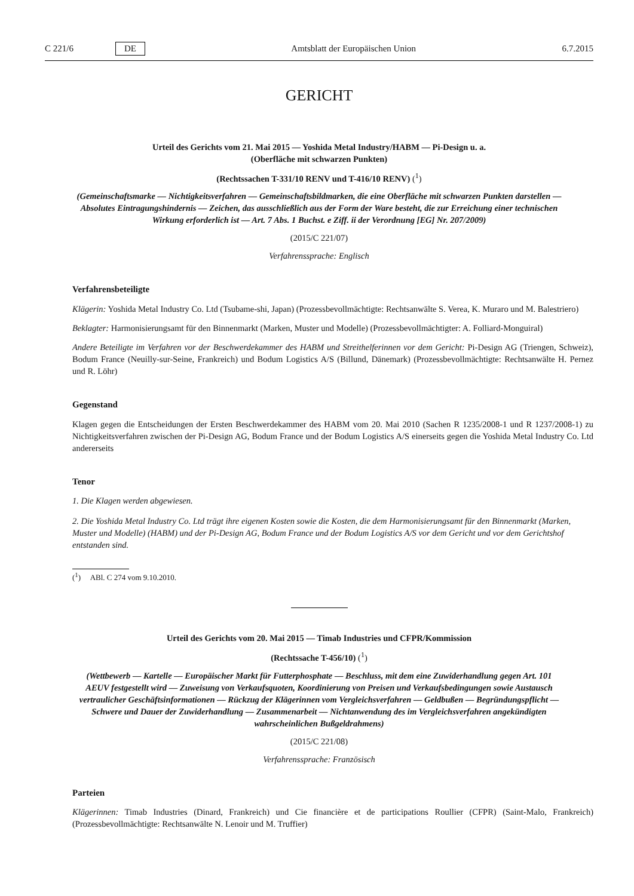C 221/6 DE
Amtsblatt der Europäischen Union 6.7.2015
GERICHT
Urteil des Gerichts vom 21. Mai 2015 — Yoshida Metal Industry/HABM — Pi-Design u. a.
(Oberfläche mit schwarzen Punkten)
(Rechtssachen T-331/10 RENV und T-416/10 RENV) (<sup>1</sup>)
(Gemeinschaftsmarke — Nichtigkeitsverfahren — Gemeinschaftsbildmarken, die eine Oberfläche mit schwarzen Punkten darstellen — Absolutes Eintragungshindernis — Zeichen, das ausschließlich aus der Form der Ware besteht, die zur Erreichung einer technischen Wirkung erforderlich ist — Art. 7 Abs. 1 Buchst. e Ziff. ii der Verordnung [EG] Nr. 207/2009)
(2015/C 221/07)
Verfahrenssprache: Englisch
Verfahrensbeteiligte
Klägerin: Yoshida Metal Industry Co. Ltd (Tsubame-shi, Japan) (Prozessbevollmächtigte: Rechtsanwälte S. Verea, K. Muraro und M. Balestriero)
Beklagter: Harmonisierungsamt für den Binnenmarkt (Marken, Muster und Modelle) (Prozessbevollmächtigter: A. Folliard-Monguiral)
Andere Beteiligte im Verfahren vor der Beschwerdekammer des HABM und Streithelferinnen vor dem Gericht: Pi-Design AG (Triengen, Schweiz), Bodum France (Neuilly-sur-Seine, Frankreich) und Bodum Logistics A/S (Billund, Dänemark) (Prozessbevollmächtigte: Rechtsanwälte H. Pernez und R. Löhr)
Gegenstand
Klagen gegen die Entscheidungen der Ersten Beschwerdekammer des HABM vom 20. Mai 2010 (Sachen R 1235/2008-1 und R 1237/2008-1) zu Nichtigkeitsverfahren zwischen der Pi-Design AG, Bodum France und der Bodum Logistics A/S einerseits gegen die Yoshida Metal Industry Co. Ltd andererseits
Tenor
1. Die Klagen werden abgewiesen.
2. Die Yoshida Metal Industry Co. Ltd trägt ihre eigenen Kosten sowie die Kosten, die dem Harmonisierungsamt für den Binnenmarkt (Marken, Muster und Modelle) (HABM) und der Pi-Design AG, Bodum France und der Bodum Logistics A/S vor dem Gericht und vor dem Gerichtshof entstanden sind.
(<sup>1</sup>) ABl. C 274 vom 9.10.2010.
Urteil des Gerichts vom 20. Mai 2015 — Timab Industries und CFPR/Kommission
(Rechtssache T-456/10) (<sup>1</sup>)
(Wettbewerb — Kartelle — Europäischer Markt für Futterphosphate — Beschluss, mit dem eine Zuwiderhandlung gegen Art. 101 AEUV festgestellt wird — Zuweisung von Verkaufsquoten, Koordinierung von Preisen und Verkaufsbedingungen sowie Austausch vertraulicher Geschäftsinformationen — Rückzug der Klägerinnen vom Vergleichsverfahren — Geldbußen — Begründungspflicht — Schwere und Dauer der Zuwiderhandlung — Zusammenarbeit — Nichtanwendung des im Vergleichsverfahren angekündigten wahrscheinlichen Bußgeldrahmens)
(2015/C 221/08)
Verfahrenssprache: Französisch
Parteien
Klägerinnen: Timab Industries (Dinard, Frankreich) und Cie financière et de participations Roullier (CFPR) (Saint-Malo, Frankreich) (Prozessbevollmächtigte: Rechtsanwälte N. Lenoir und M. Truffier)